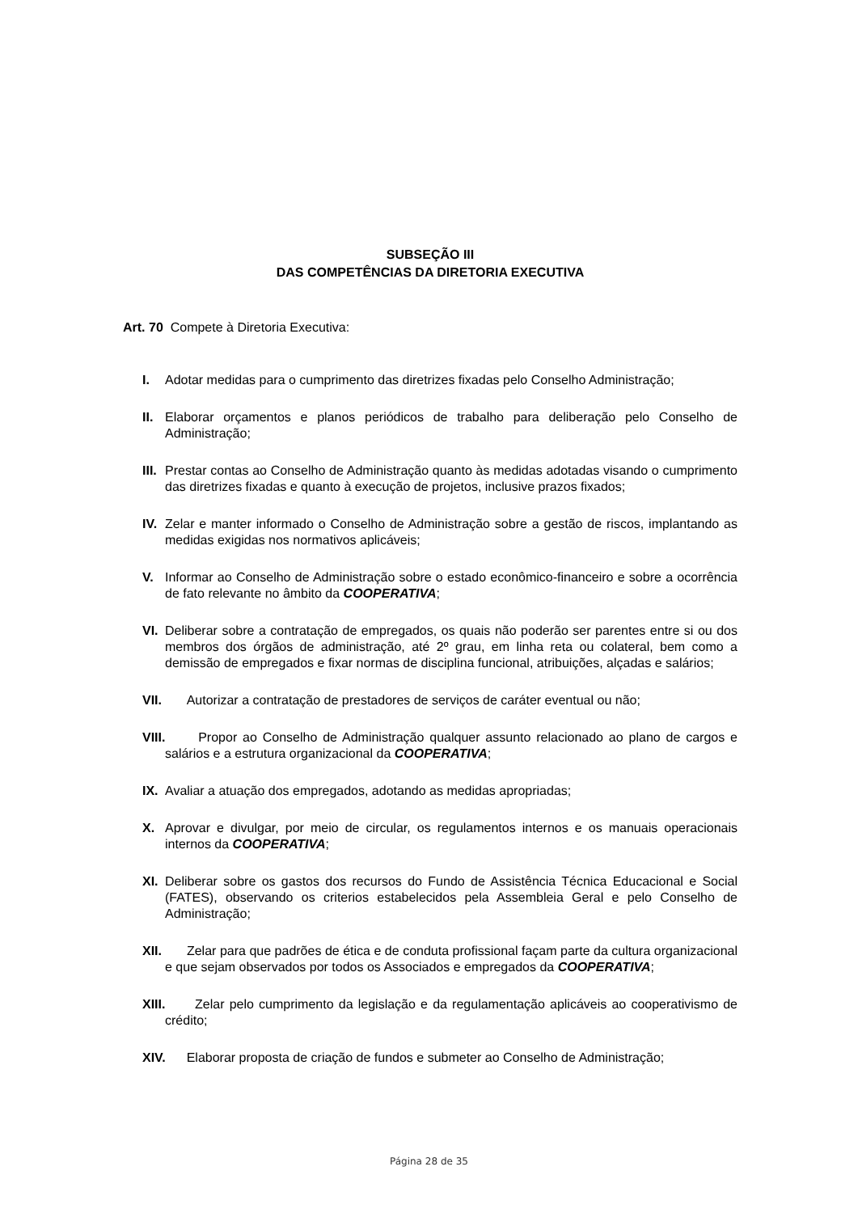SUBSEÇÃO III
DAS COMPETÊNCIAS DA DIRETORIA EXECUTIVA
Art. 70 Compete à Diretoria Executiva:
I. Adotar medidas para o cumprimento das diretrizes fixadas pelo Conselho Administração;
II. Elaborar orçamentos e planos periódicos de trabalho para deliberação pelo Conselho de Administração;
III. Prestar contas ao Conselho de Administração quanto às medidas adotadas visando o cumprimento das diretrizes fixadas e quanto à execução de projetos, inclusive prazos fixados;
IV. Zelar e manter informado o Conselho de Administração sobre a gestão de riscos, implantando as medidas exigidas nos normativos aplicáveis;
V. Informar ao Conselho de Administração sobre o estado econômico-financeiro e sobre a ocorrência de fato relevante no âmbito da COOPERATIVA;
VI. Deliberar sobre a contratação de empregados, os quais não poderão ser parentes entre si ou dos membros dos órgãos de administração, até 2º grau, em linha reta ou colateral, bem como a demissão de empregados e fixar normas de disciplina funcional, atribuições, alçadas e salários;
VII. Autorizar a contratação de prestadores de serviços de caráter eventual ou não;
VIII. Propor ao Conselho de Administração qualquer assunto relacionado ao plano de cargos e salários e a estrutura organizacional da COOPERATIVA;
IX. Avaliar a atuação dos empregados, adotando as medidas apropriadas;
X. Aprovar e divulgar, por meio de circular, os regulamentos internos e os manuais operacionais internos da COOPERATIVA;
XI. Deliberar sobre os gastos dos recursos do Fundo de Assistência Técnica Educacional e Social (FATES), observando os criterios estabelecidos pela Assembleia Geral e pelo Conselho de Administração;
XII. Zelar para que padrões de ética e de conduta profissional façam parte da cultura organizacional e que sejam observados por todos os Associados e empregados da COOPERATIVA;
XIII. Zelar pelo cumprimento da legislação e da regulamentação aplicáveis ao cooperativismo de crédito;
XIV. Elaborar proposta de criação de fundos e submeter ao Conselho de Administração;
Página 28 de 35